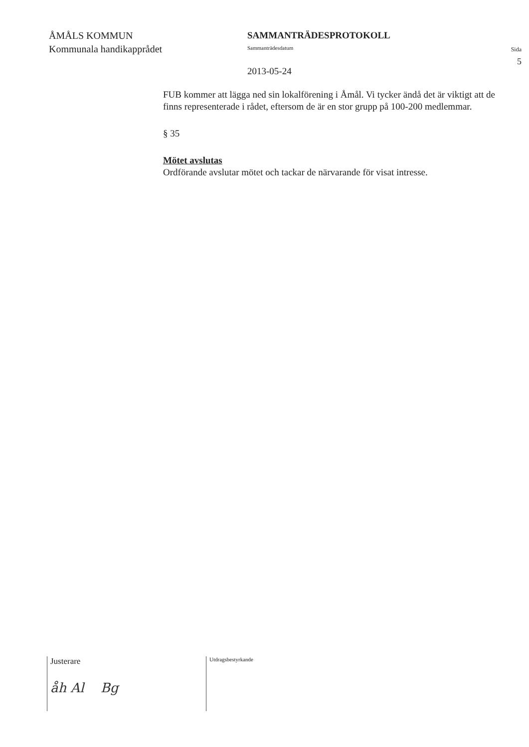ÅMÅLS KOMMUN
Kommunala handikapprådet
SAMMANTRÄDESPROTOKOLL
Sammanträdesdatum
2013-05-24
Sida
5
FUB kommer att lägga ned sin lokalförening i Åmål. Vi tycker ändå det är viktigt att de finns representerade i rådet, eftersom de är en stor grupp på 100-200 medlemmar.
§ 35
Mötet avslutas
Ordförande avslutar mötet och tackar de närvarande för visat intresse.
Justerare
åh Al Bg
Utdragsbestyrkande